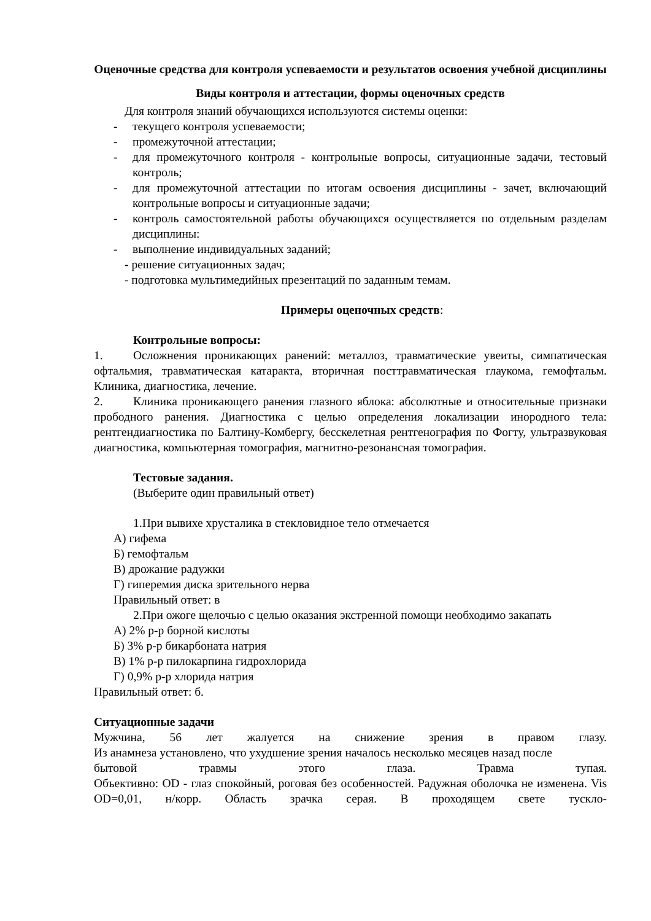Оценочные средства для контроля успеваемости и результатов освоения учебной дисциплины
Виды контроля и аттестации, формы оценочных средств
Для контроля знаний обучающихся используются системы оценки:
- текущего контроля успеваемости;
- промежуточной аттестации;
- для промежуточного контроля - контрольные вопросы, ситуационные задачи, тестовый контроль;
- для промежуточной аттестации по итогам освоения дисциплины - зачет, включающий контрольные вопросы и ситуационные задачи;
- контроль самостоятельной работы обучающихся осуществляется по отдельным разделам дисциплины:
- выполнение индивидуальных заданий;
- решение ситуационных задач;
- подготовка мультимедийных презентаций по заданным темам.
Примеры оценочных средств:
Контрольные вопросы:
1. Осложнения проникающих ранений: металлоз, травматические увеиты, симпатическая офтальмия, травматическая катаракта, вторичная посттравматическая глаукома, гемофтальм. Клиника, диагностика, лечение.
2. Клиника проникающего ранения глазного яблока: абсолютные и относительные признаки прободного ранения. Диагностика с целью определения локализации инородного тела: рентгендиагностика по Балтину-Комбергу, бесскелетная рентгенография по Фогту, ультразвуковая диагностика, компьютерная томография, магнитно-резонансная томография.
Тестовые задания.
(Выберите один правильный ответ)
1.При вывихе хрусталика в стекловидное тело отмечается
А) гифема
Б) гемофтальм
В) дрожание радужки
Г) гиперемия диска зрительного нерва
Правильный ответ: в
2.При ожоге щелочью с целью оказания экстренной помощи необходимо закапать
А) 2% р-р борной кислоты
Б) 3% р-р бикарбоната натрия
В) 1% р-р пилокарпина гидрохлорида
Г) 0,9% р-р хлорида натрия
Правильный ответ: б.
Ситуационные задачи
Мужчина, 56 лет жалуется на снижение зрения в правом глазу.
Из анамнеза установлено, что ухудшение зрения началось несколько месяцев назад после
бытовой травмы этого глаза. Травма тупая.
Объективно: OD - глаз спокойный, роговая без особенностей. Радужная оболочка не изменена. Vis OD=0,01, н/корр. Область зрачка серая. В проходящем свете тускло-